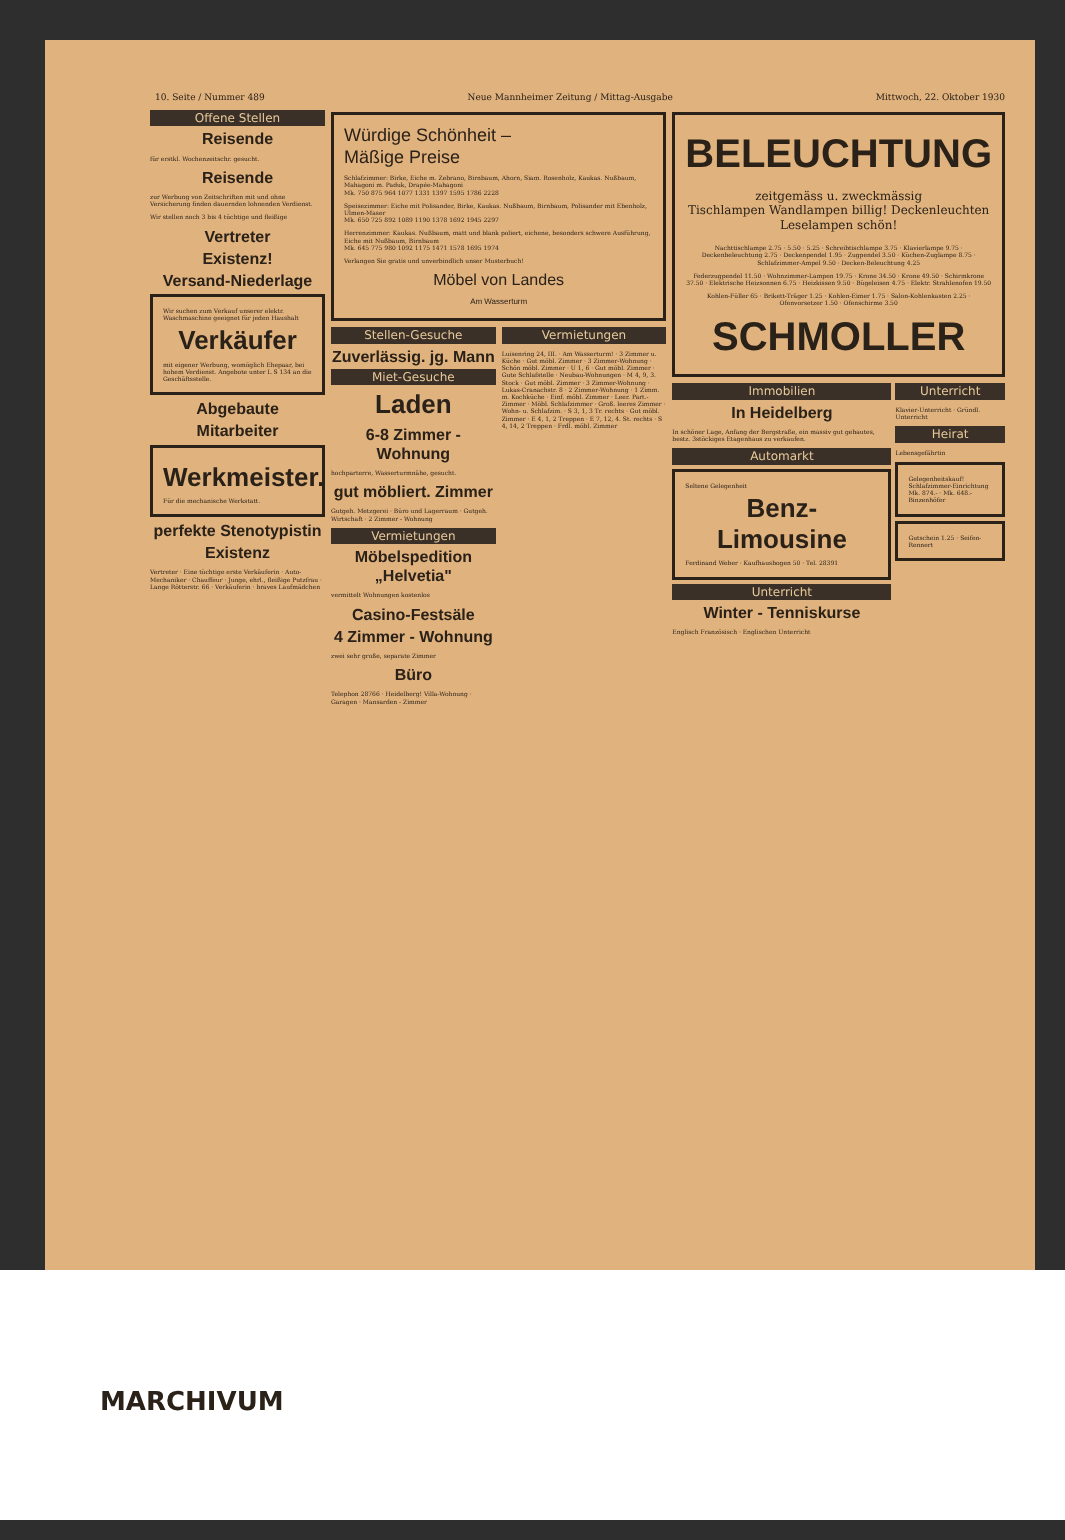10. Seite / Nummer 489 Neue Mannheimer Zeitung / Mittag-Ausgabe Mittwoch, 22. Oktober 1930
Offene Stellen
Reisende
für erstkl. Wochenzeitschr. gesucht.
Reisende
zur Werbung von Zeitschriften mit und ohne Versicherung finden dauernden lohnenden Verdienst.
Wir stellen noch 3 bis 4 tüchtige und fleißige
Vertreter
Existenz!
Versand-Niederlage
Wir suchen zum Verkauf unserer elektr. Waschmaschine geeignet für jeden Haushalt
Verkäufer
mit eigener Werbung, womöglich Ehepaar, bei hohem Verdienst. Angebote unter L S 134 an die Geschäftsstelle.
Abgebaute
Mitarbeiter
Werkmeister.
Für die mechanische Werkstatt.
perfekte Stenotypistin
Existenz
Vertreter · Eine tüchtige erste Verkäuferin · Auto-Mechaniker · Chauffeur · Junge, ehrl., fleißige Putzfrau · Lange Rötterstr. 66 · Verkäuferin · braves Laufmädchen
Würdige Schönheit –
Mäßige Preise
Schlafzimmer: Birke, Eiche m. Zebrano, Birnbaum, Ahorn, Siam. Rosenholz, Kaukas. Nußbaum, Mahagoni m. Paduk, Drapée-Mahagoni
Mk. 750 875 964 1077 1331 1397 1595 1786 2228
Speisezimmer: Eiche mit Polisander, Birke, Kaukas. Nußbaum, Birnbaum, Polisander mit Ebenholz, Ulmen-Maser
Mk. 650 725 892 1089 1190 1378 1692 1945 2297
Herrenzimmer: Kaukas. Nußbaum, matt und blank poliert, eichene, besonders schwere Ausführung, Eiche mit Nußbaum, Birnbaum
Mk. 645 775 980 1092 1175 1471 1578 1695 1974
Verlangen Sie gratis und unverbindlich unser Musterbuch!
Möbel von Landes
Am Wasserturm
Stellen-Gesuche
Zuverlässig. jg. Mann
Miet-Gesuche
Laden
6-8 Zimmer - Wohnung
hochparterre, Wasserturmnähe, gesucht.
gut möbliert. Zimmer
Gutgeh. Metzgerei · Büro und Lagerraum · Gutgeh. Wirtschaft · 2 Zimmer - Wohnung
Vermietungen
Möbelspedition „Helvetia"
vermittelt Wohnungen kostenlos
Casino-Festsäle
4 Zimmer - Wohnung
zwei sehr große, separate Zimmer
Büro
Telephon 28766 · Heidelberg! Villa-Wohnung · Garagen · Mansarden - Zimmer
Vermietungen
Luisenring 24, III. · Am Wasserturm! · 3 Zimmer u. Küche · Gut möbl. Zimmer · 3 Zimmer-Wohnung · Schön möbl. Zimmer · U 1, 6 · Gut möbl. Zimmer · Gute Schlafstelle · Neubau-Wohnungen · M 4, 9, 3. Stock · Gut möbl. Zimmer · 3 Zimmer-Wohnung · Lukas-Cranachstr. 8 · 2 Zimmer-Wohnung · 1 Zimm. m. Kochküche · Einf. möbl. Zimmer · Leer. Part.-Zimmer · Möbl. Schlafzimmer · Groß. leeres Zimmer · Wohn- u. Schlafzim. · S 3, 1, 3 Tr. rechts · Gut möbl. Zimmer · E 4, 1, 2 Treppen · E 7, 12, 4. St. rechts · S 4, 14, 2 Treppen · Frdl. möbl. Zimmer
BELEUCHTUNG
zeitgemäss u. zweckmässig
Tischlampen Wandlampen billig! Deckenleuchten Leselampen schön!
Nachttischlampe 2.75 · 5.50 · 5.25 · Schreibtischlampe 3.75 · Klavierlampe 9.75 · Deckenbeleuchtung 2.75 · Deckenpendel 1.95 · Zugpendel 3.50 · Küchen-Zuglampe 8.75 · Schlafzimmer-Ampel 9.50 · Decken-Beleuchtung 4.25
Federzugpendel 11.50 · Wohnzimmer-Lampen 19.75 · Krone 34.50 · Krone 49.50 · Schirmkrone 37.50 · Elektrische Heizsonnen 6.75 · Heizkissen 9.50 · Bügeleisen 4.75 · Elektr. Strahlenofen 19.50
Kohlen-Füller 65 · Brikett-Träger 1.25 · Kohlen-Eimer 1.75 · Salon-Kohlenkasten 2.25 · Ofenvorsetzer 1.50 · Ofenschirme 3.50
SCHMOLLER
Immobilien
In Heidelberg
In schöner Lage, Anfang der Bergstraße, ein massiv gut gebautes, bestz. 3stöckiges Etagenhaus zu verkaufen.
Automarkt
Seltene Gelegenheit
Benz-Limousine
Ferdinand Weber · Kaufhausbogen 50 · Tel. 28391
Unterricht
Winter - Tenniskurse
Englisch Französisch · Englischen Unterricht
Unterricht
Klavier-Unterricht · Gründl. Unterricht
Heirat
Lebensgefährtin
Gelegenheitskauf! Schlafzimmer-Einrichtung Mk. 874.- · Mk. 648.- Binzenhöfer
Gutschein 1.25 · Seifen-Rennert
MARCHIVUM